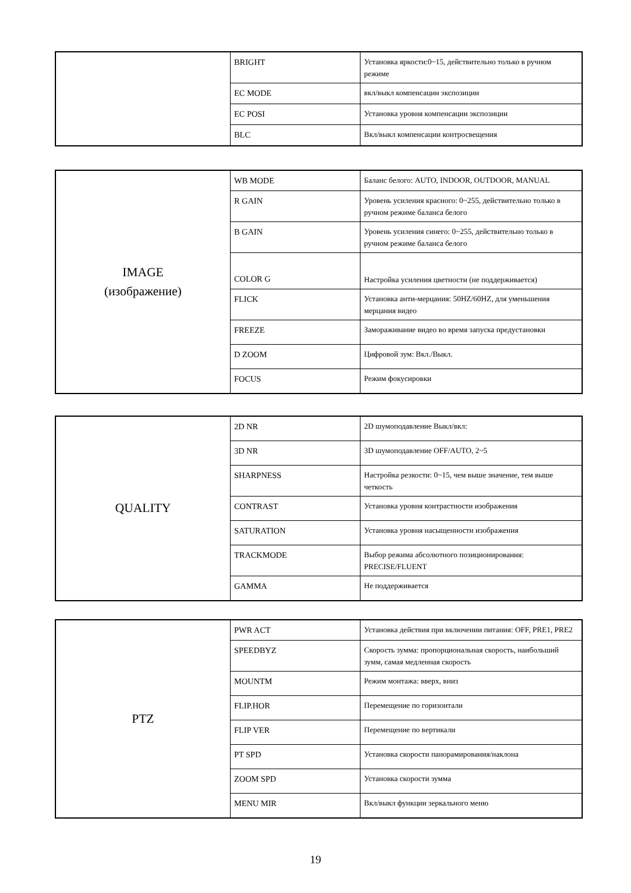| | BRIGHT | Установка яркости:0~15, действительно только в ручном режиме |
| | EC MODE | вкл/выкл компенсации экспозиции |
| | EC POSI | Установка уровня компенсации экспозиции |
| | BLC | Вкл/выкл компенсации контросвещения |
| IMAGE (изображение) | WB MODE | Баланс белого: AUTO, INDOOR, OUTDOOR, MANUAL |
| | R GAIN | Уровень усиления красного: 0~255, действительно только в ручном режиме баланса белого |
| | B GAIN | Уровень усиления синего: 0~255, действительно только в ручном режиме баланса белого |
| | COLOR G | Настройка усиления цветности (не поддерживается) |
| | FLICK | Установка анти-мерцания: 50HZ/60HZ, для уменьшения мерцания видео |
| | FREEZE | Замораживание видео во время запуска предустановки |
| | D ZOOM | Цифровой зум: Вкл./Выкл. |
| | FOCUS | Режим фокусировки |
| QUALITY | 2D NR | 2D шумоподавление Выкл/вкл: |
| | 3D NR | 3D шумоподавление OFF/AUTO, 2~5 |
| | SHARPNESS | Настройка резкости: 0~15, чем выше значение, тем выше четкость |
| | CONTRAST | Установка уровня контрастности изображения |
| | SATURATION | Установка уровня насыщенности изображения |
| | TRACKMODE | Выбор режима абсолютного позиционирования: PRECISE/FLUENT |
| | GAMMA | Не поддерживается |
| PTZ | PWR ACT | Установка действия при включении питания: OFF, PRE1, PRE2 |
| | SPEEDBYZ | Скорость зумма: пропорциональная скорость, наибольший зумм, самая медленная скорость |
| | MOUNTM | Режим монтажа: вверх, вниз |
| | FLIP.HOR | Перемещение по горизонтали |
| | FLIP VER | Перемещение по вертикали |
| | PT SPD | Установка скорости панорамирования/наклона |
| | ZOOM SPD | Установка скорости зумма |
| | MENU MIR | Вкл/выкл функции зеркального меню |
19